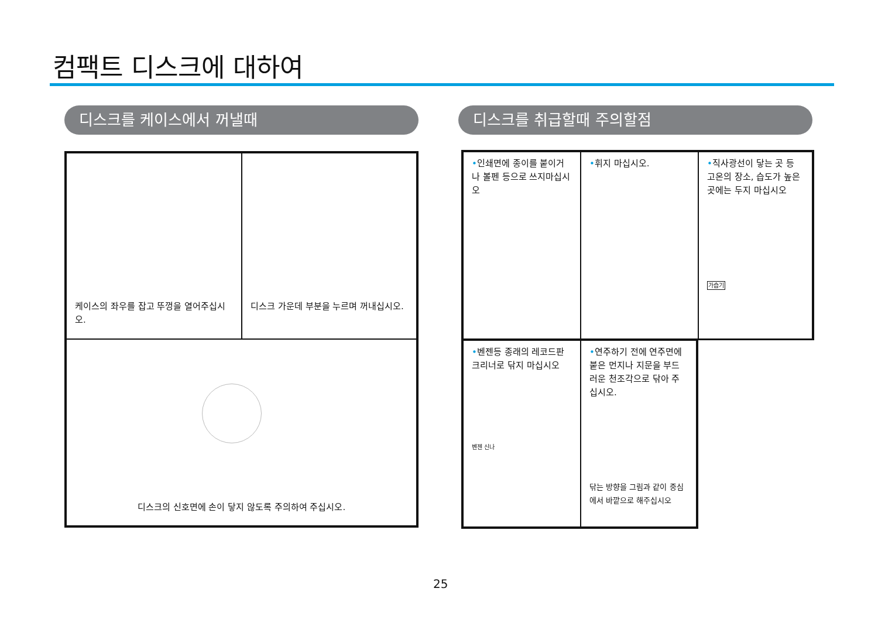컴팩트 디스크에 대하여
디스크를 케이스에서 꺼낼때 디스크를 취급할때 주의할점
케이스의 좌우를 잡고 뚜껑을 열어주십시오.
디스크 가운데 부분을 누르며 꺼내십시오.
디스크의 신호면에 손이 닿지 않도록 주의하여 주십시오.
•인쇄면에 종이를 붙이거나 볼펜 등으로 쓰지마십시오
•휘지 마십시오.
•직사광선이 닿는 곳 등 고온의 장소, 습도가 높은곳에는 두지 마십시오
가습기
•벤젠등 종래의 레코드판 크리너로 닦지 마십시오
벤젠 신나
•연주하기 전에 연주면에 붙은 먼지나 지문을 부드러운 천조각으로 닦아 주십시오.
닦는 방향을 그림과 같이 중심에서 바깥으로 해주십시오
25